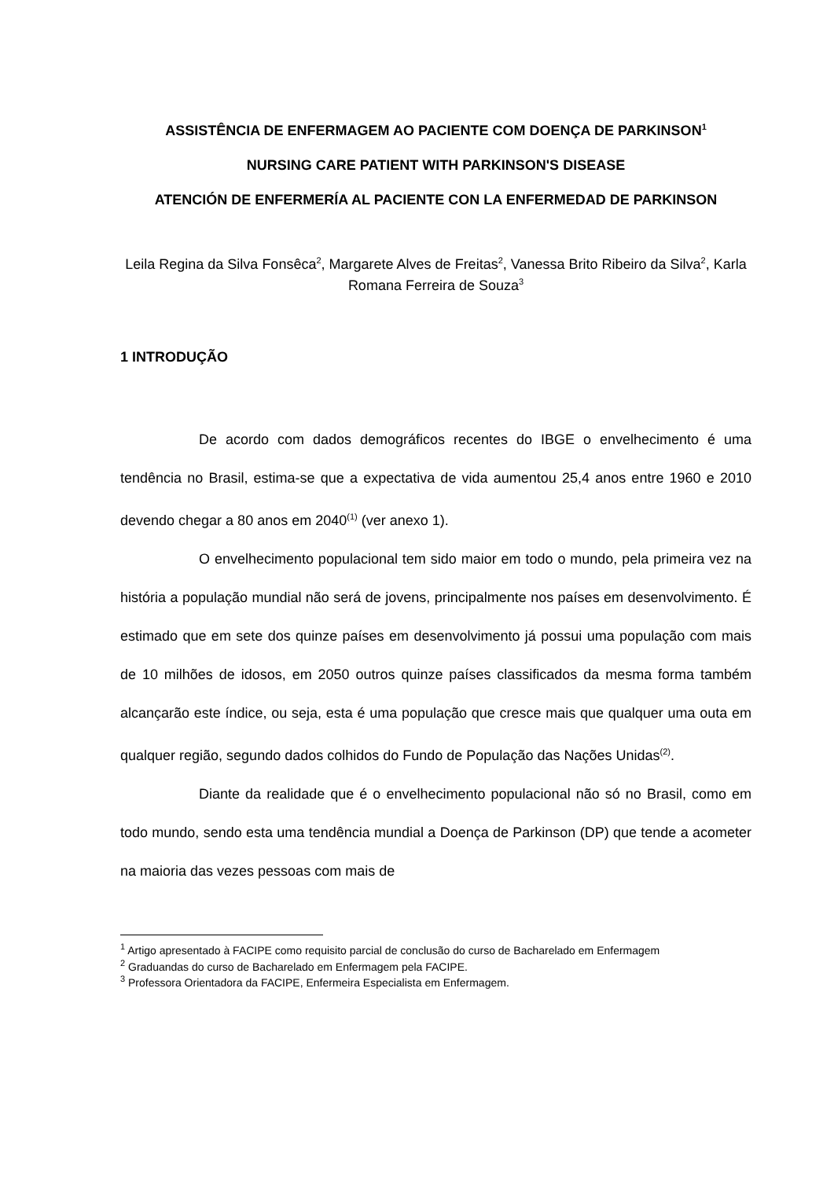ASSISTÊNCIA DE ENFERMAGEM AO PACIENTE COM DOENÇA DE PARKINSON<sup>1</sup>
NURSING CARE PATIENT WITH PARKINSON'S DISEASE
ATENCIÓN DE ENFERMERÍA AL PACIENTE CON LA ENFERMEDAD DE PARKINSON
Leila Regina da Silva Fonsêca<sup>2</sup>, Margarete Alves de Freitas<sup>2</sup>, Vanessa Brito Ribeiro da Silva<sup>2</sup>, Karla Romana Ferreira de Souza<sup>3</sup>
1 INTRODUÇÃO
De acordo com dados demográficos recentes do IBGE o envelhecimento é uma tendência no Brasil, estima-se que a expectativa de vida aumentou 25,4 anos entre 1960 e 2010 devendo chegar a 80 anos em 2040<sup>(1)</sup> (ver anexo 1).
O envelhecimento populacional tem sido maior em todo o mundo, pela primeira vez na história a população mundial não será de jovens, principalmente nos países em desenvolvimento. É estimado que em sete dos quinze países em desenvolvimento já possui uma população com mais de 10 milhões de idosos, em 2050 outros quinze países classificados da mesma forma também alcançarão este índice, ou seja, esta é uma população que cresce mais que qualquer uma outa em qualquer região, segundo dados colhidos do Fundo de População das Nações Unidas<sup>(2)</sup>.
Diante da realidade que é o envelhecimento populacional não só no Brasil, como em todo mundo, sendo esta uma tendência mundial a Doença de Parkinson (DP) que tende a acometer na maioria das vezes pessoas com mais de
<sup>1</sup> Artigo apresentado à FACIPE como requisito parcial de conclusão do curso de Bacharelado em Enfermagem
<sup>2</sup> Graduandas do curso de Bacharelado em Enfermagem pela FACIPE.
<sup>3</sup> Professora Orientadora da FACIPE, Enfermeira Especialista em Enfermagem.